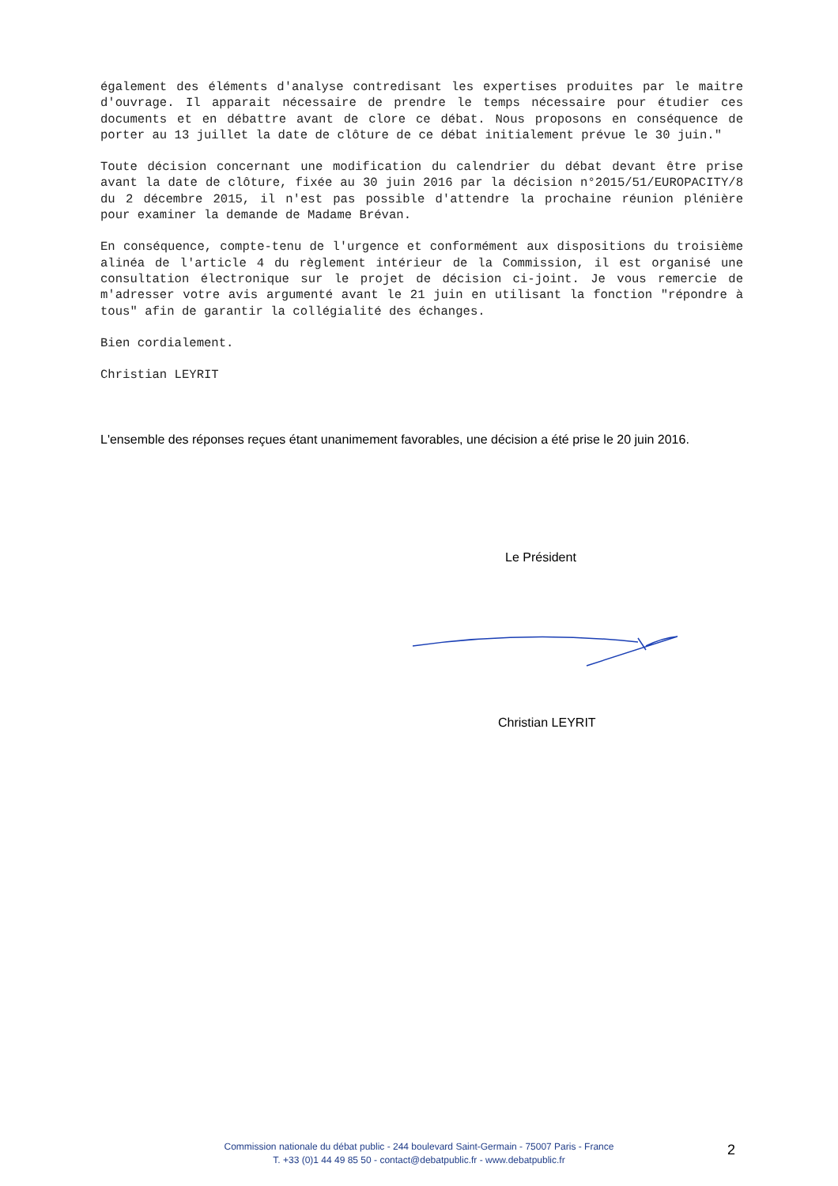également des éléments d'analyse contredisant les expertises produites par le maitre d'ouvrage. Il apparait nécessaire de prendre le temps nécessaire pour étudier ces documents et en débattre avant de clore ce débat. Nous proposons en conséquence de porter au 13 juillet la date de clôture de ce débat initialement prévue le 30 juin."
Toute décision concernant une modification du calendrier du débat devant être prise avant la date de clôture, fixée au 30 juin 2016 par la décision n°2015/51/EUROPACITY/8 du 2 décembre 2015, il n'est pas possible d'attendre la prochaine réunion plénière pour examiner la demande de Madame Brévan.
En conséquence, compte-tenu de l'urgence et conformément aux dispositions du troisième alinéa de l'article 4 du règlement intérieur de la Commission, il est organisé une consultation électronique sur le projet de décision ci-joint. Je vous remercie de m'adresser votre avis argumenté avant le 21 juin en utilisant la fonction "répondre à tous" afin de garantir la collégialité des échanges.
Bien cordialement.
Christian LEYRIT
L'ensemble des réponses reçues étant unanimement favorables, une décision a été prise le 20 juin 2016.
Le Président
Christian LEYRIT
Commission nationale du débat public - 244 boulevard Saint-Germain - 75007 Paris - France
T. +33 (0)1 44 49 85 50 - contact@debatpublic.fr - www.debatpublic.fr
2